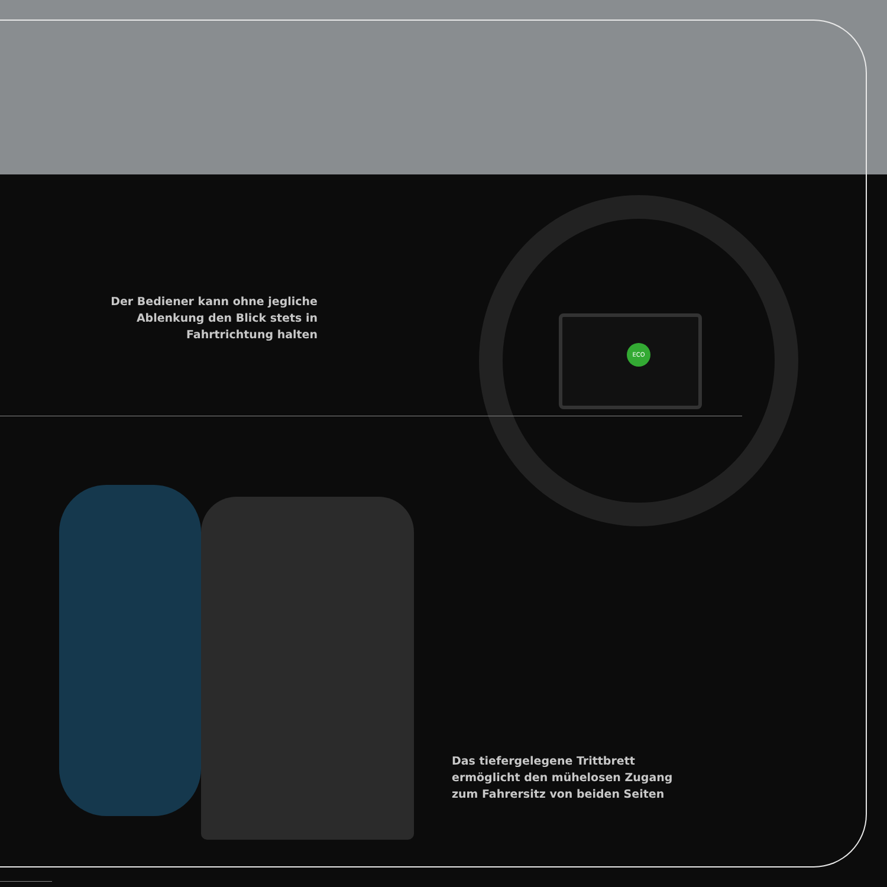ECO
Der Bediener kann ohne jegliche Ablenkung den Blick stets in Fahrtrichtung halten
Das tiefergelegene Trittbrett ermöglicht den mühelosen Zugang zum Fahrersitz von beiden Seiten